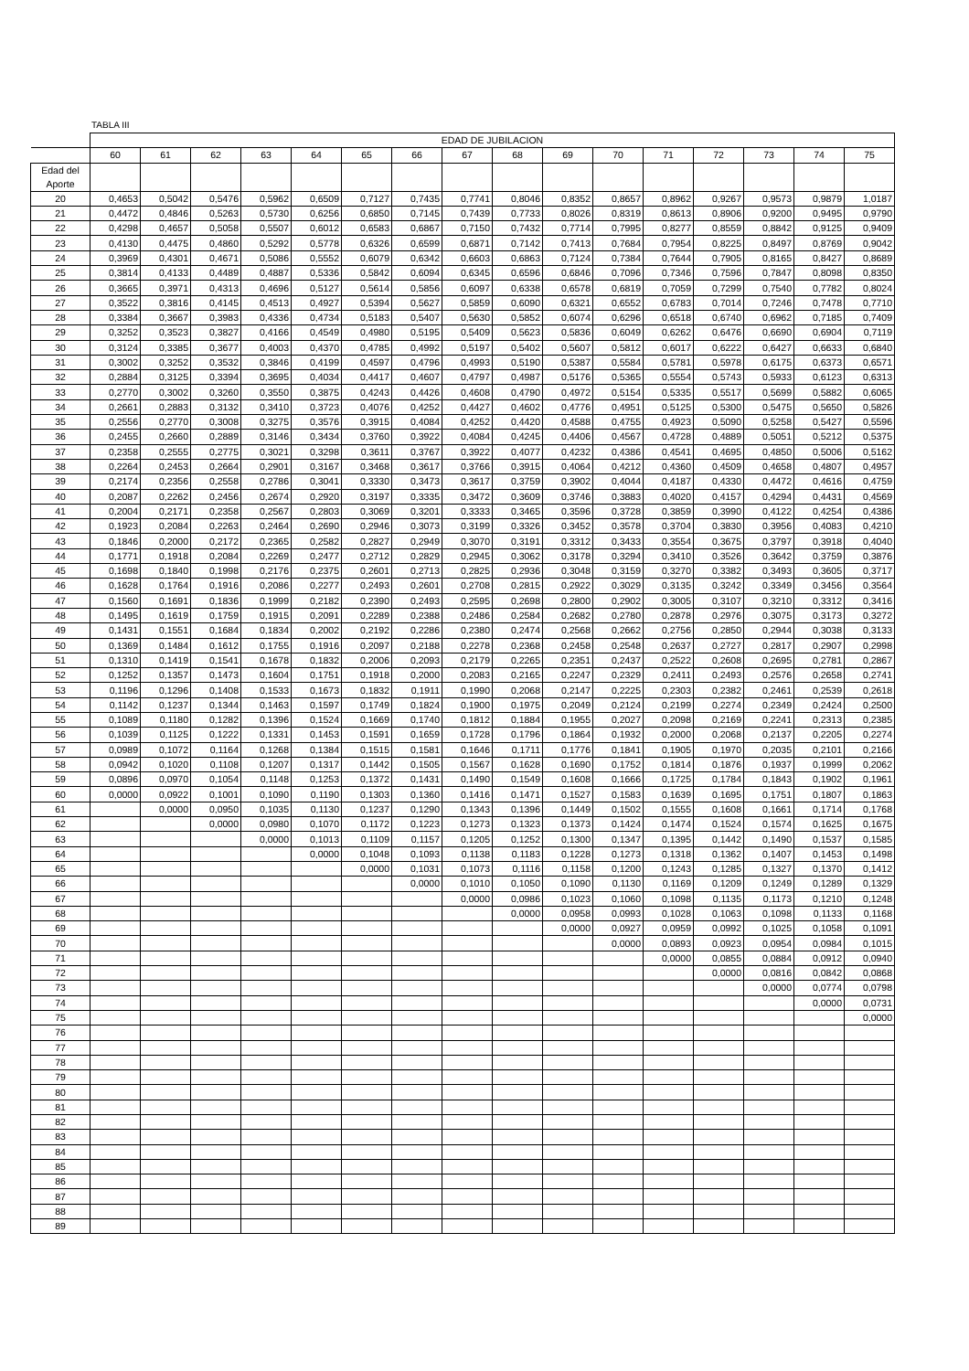TABLA III
| | EDAD DE JUBILACION | | | | | | | | | | | | | | | |
| --- | --- | --- | --- | --- | --- | --- | --- | --- | --- | --- | --- | --- | --- | --- | --- | --- |
| | 60 | 61 | 62 | 63 | 64 | 65 | 66 | 67 | 68 | 69 | 70 | 71 | 72 | 73 | 74 | 75 |
| Edad del Aporte | | | | | | | | | | | | | | | | |
| 20 | 0,4653 | 0,5042 | 0,5476 | 0,5962 | 0,6509 | 0,7127 | 0,7435 | 0,7741 | 0,8046 | 0,8352 | 0,8657 | 0,8962 | 0,9267 | 0,9573 | 0,9879 | 1,0187 |
| 21 | 0,4472 | 0,4846 | 0,5263 | 0,5730 | 0,6256 | 0,6850 | 0,7145 | 0,7439 | 0,7733 | 0,8026 | 0,8319 | 0,8613 | 0,8906 | 0,9200 | 0,9495 | 0,9790 |
| 22 | 0,4298 | 0,4657 | 0,5058 | 0,5507 | 0,6012 | 0,6583 | 0,6867 | 0,7150 | 0,7432 | 0,7714 | 0,7995 | 0,8277 | 0,8559 | 0,8842 | 0,9125 | 0,9409 |
| 23 | 0,4130 | 0,4475 | 0,4860 | 0,5292 | 0,5778 | 0,6326 | 0,6599 | 0,6871 | 0,7142 | 0,7413 | 0,7684 | 0,7954 | 0,8225 | 0,8497 | 0,8769 | 0,9042 |
| 24 | 0,3969 | 0,4301 | 0,4671 | 0,5086 | 0,5552 | 0,6079 | 0,6342 | 0,6603 | 0,6863 | 0,7124 | 0,7384 | 0,7644 | 0,7905 | 0,8165 | 0,8427 | 0,8689 |
| 25 | 0,3814 | 0,4133 | 0,4489 | 0,4887 | 0,5336 | 0,5842 | 0,6094 | 0,6345 | 0,6596 | 0,6846 | 0,7096 | 0,7346 | 0,7596 | 0,7847 | 0,8098 | 0,8350 |
| 26 | 0,3665 | 0,3971 | 0,4313 | 0,4696 | 0,5127 | 0,5614 | 0,5856 | 0,6097 | 0,6338 | 0,6578 | 0,6819 | 0,7059 | 0,7299 | 0,7540 | 0,7782 | 0,8024 |
| 27 | 0,3522 | 0,3816 | 0,4145 | 0,4513 | 0,4927 | 0,5394 | 0,5627 | 0,5859 | 0,6090 | 0,6321 | 0,6552 | 0,6783 | 0,7014 | 0,7246 | 0,7478 | 0,7710 |
| 28 | 0,3384 | 0,3667 | 0,3983 | 0,4336 | 0,4734 | 0,5183 | 0,5407 | 0,5630 | 0,5852 | 0,6074 | 0,6296 | 0,6518 | 0,6740 | 0,6962 | 0,7185 | 0,7409 |
| 29 | 0,3252 | 0,3523 | 0,3827 | 0,4166 | 0,4549 | 0,4980 | 0,5195 | 0,5409 | 0,5623 | 0,5836 | 0,6049 | 0,6262 | 0,6476 | 0,6690 | 0,6904 | 0,7119 |
| 30 | 0,3124 | 0,3385 | 0,3677 | 0,4003 | 0,4370 | 0,4785 | 0,4992 | 0,5197 | 0,5402 | 0,5607 | 0,5812 | 0,6017 | 0,6222 | 0,6427 | 0,6633 | 0,6840 |
| 31 | 0,3002 | 0,3252 | 0,3532 | 0,3846 | 0,4199 | 0,4597 | 0,4796 | 0,4993 | 0,5190 | 0,5387 | 0,5584 | 0,5781 | 0,5978 | 0,6175 | 0,6373 | 0,6571 |
| 32 | 0,2884 | 0,3125 | 0,3394 | 0,3695 | 0,4034 | 0,4417 | 0,4607 | 0,4797 | 0,4987 | 0,5176 | 0,5365 | 0,5554 | 0,5743 | 0,5933 | 0,6123 | 0,6313 |
| 33 | 0,2770 | 0,3002 | 0,3260 | 0,3550 | 0,3875 | 0,4243 | 0,4426 | 0,4608 | 0,4790 | 0,4972 | 0,5154 | 0,5335 | 0,5517 | 0,5699 | 0,5882 | 0,6065 |
| 34 | 0,2661 | 0,2883 | 0,3132 | 0,3410 | 0,3723 | 0,4076 | 0,4252 | 0,4427 | 0,4602 | 0,4776 | 0,4951 | 0,5125 | 0,5300 | 0,5475 | 0,5650 | 0,5826 |
| 35 | 0,2556 | 0,2770 | 0,3008 | 0,3275 | 0,3576 | 0,3915 | 0,4084 | 0,4252 | 0,4420 | 0,4588 | 0,4755 | 0,4923 | 0,5090 | 0,5258 | 0,5427 | 0,5596 |
| 36 | 0,2455 | 0,2660 | 0,2889 | 0,3146 | 0,3434 | 0,3760 | 0,3922 | 0,4084 | 0,4245 | 0,4406 | 0,4567 | 0,4728 | 0,4889 | 0,5051 | 0,5212 | 0,5375 |
| 37 | 0,2358 | 0,2555 | 0,2775 | 0,3021 | 0,3298 | 0,3611 | 0,3767 | 0,3922 | 0,4077 | 0,4232 | 0,4386 | 0,4541 | 0,4695 | 0,4850 | 0,5006 | 0,5162 |
| 38 | 0,2264 | 0,2453 | 0,2664 | 0,2901 | 0,3167 | 0,3468 | 0,3617 | 0,3766 | 0,3915 | 0,4064 | 0,4212 | 0,4360 | 0,4509 | 0,4658 | 0,4807 | 0,4957 |
| 39 | 0,2174 | 0,2356 | 0,2558 | 0,2786 | 0,3041 | 0,3330 | 0,3473 | 0,3617 | 0,3759 | 0,3902 | 0,4044 | 0,4187 | 0,4330 | 0,4472 | 0,4616 | 0,4759 |
| 40 | 0,2087 | 0,2262 | 0,2456 | 0,2674 | 0,2920 | 0,3197 | 0,3335 | 0,3472 | 0,3609 | 0,3746 | 0,3883 | 0,4020 | 0,4157 | 0,4294 | 0,4431 | 0,4569 |
| 41 | 0,2004 | 0,2171 | 0,2358 | 0,2567 | 0,2803 | 0,3069 | 0,3201 | 0,3333 | 0,3465 | 0,3596 | 0,3728 | 0,3859 | 0,3990 | 0,4122 | 0,4254 | 0,4386 |
| 42 | 0,1923 | 0,2084 | 0,2263 | 0,2464 | 0,2690 | 0,2946 | 0,3073 | 0,3199 | 0,3326 | 0,3452 | 0,3578 | 0,3704 | 0,3830 | 0,3956 | 0,4083 | 0,4210 |
| 43 | 0,1846 | 0,2000 | 0,2172 | 0,2365 | 0,2582 | 0,2827 | 0,2949 | 0,3070 | 0,3191 | 0,3312 | 0,3433 | 0,3554 | 0,3675 | 0,3797 | 0,3918 | 0,4040 |
| 44 | 0,1771 | 0,1918 | 0,2084 | 0,2269 | 0,2477 | 0,2712 | 0,2829 | 0,2945 | 0,3062 | 0,3178 | 0,3294 | 0,3410 | 0,3526 | 0,3642 | 0,3759 | 0,3876 |
| 45 | 0,1698 | 0,1840 | 0,1998 | 0,2176 | 0,2375 | 0,2601 | 0,2713 | 0,2825 | 0,2936 | 0,3048 | 0,3159 | 0,3270 | 0,3382 | 0,3493 | 0,3605 | 0,3717 |
| 46 | 0,1628 | 0,1764 | 0,1916 | 0,2086 | 0,2277 | 0,2493 | 0,2601 | 0,2708 | 0,2815 | 0,2922 | 0,3029 | 0,3135 | 0,3242 | 0,3349 | 0,3456 | 0,3564 |
| 47 | 0,1560 | 0,1691 | 0,1836 | 0,1999 | 0,2182 | 0,2390 | 0,2493 | 0,2595 | 0,2698 | 0,2800 | 0,2902 | 0,3005 | 0,3107 | 0,3210 | 0,3312 | 0,3416 |
| 48 | 0,1495 | 0,1619 | 0,1759 | 0,1915 | 0,2091 | 0,2289 | 0,2388 | 0,2486 | 0,2584 | 0,2682 | 0,2780 | 0,2878 | 0,2976 | 0,3075 | 0,3173 | 0,3272 |
| 49 | 0,1431 | 0,1551 | 0,1684 | 0,1834 | 0,2002 | 0,2192 | 0,2286 | 0,2380 | 0,2474 | 0,2568 | 0,2662 | 0,2756 | 0,2850 | 0,2944 | 0,3038 | 0,3133 |
| 50 | 0,1369 | 0,1484 | 0,1612 | 0,1755 | 0,1916 | 0,2097 | 0,2188 | 0,2278 | 0,2368 | 0,2458 | 0,2548 | 0,2637 | 0,2727 | 0,2817 | 0,2907 | 0,2998 |
| 51 | 0,1310 | 0,1419 | 0,1541 | 0,1678 | 0,1832 | 0,2006 | 0,2093 | 0,2179 | 0,2265 | 0,2351 | 0,2437 | 0,2522 | 0,2608 | 0,2695 | 0,2781 | 0,2867 |
| 52 | 0,1252 | 0,1357 | 0,1473 | 0,1604 | 0,1751 | 0,1918 | 0,2000 | 0,2083 | 0,2165 | 0,2247 | 0,2329 | 0,2411 | 0,2493 | 0,2576 | 0,2658 | 0,2741 |
| 53 | 0,1196 | 0,1296 | 0,1408 | 0,1533 | 0,1673 | 0,1832 | 0,1911 | 0,1990 | 0,2068 | 0,2147 | 0,2225 | 0,2303 | 0,2382 | 0,2461 | 0,2539 | 0,2618 |
| 54 | 0,1142 | 0,1237 | 0,1344 | 0,1463 | 0,1597 | 0,1749 | 0,1824 | 0,1900 | 0,1975 | 0,2049 | 0,2124 | 0,2199 | 0,2274 | 0,2349 | 0,2424 | 0,2500 |
| 55 | 0,1089 | 0,1180 | 0,1282 | 0,1396 | 0,1524 | 0,1669 | 0,1740 | 0,1812 | 0,1884 | 0,1955 | 0,2027 | 0,2098 | 0,2169 | 0,2241 | 0,2313 | 0,2385 |
| 56 | 0,1039 | 0,1125 | 0,1222 | 0,1331 | 0,1453 | 0,1591 | 0,1659 | 0,1728 | 0,1796 | 0,1864 | 0,1932 | 0,2000 | 0,2068 | 0,2137 | 0,2205 | 0,2274 |
| 57 | 0,0989 | 0,1072 | 0,1164 | 0,1268 | 0,1384 | 0,1515 | 0,1581 | 0,1646 | 0,1711 | 0,1776 | 0,1841 | 0,1905 | 0,1970 | 0,2035 | 0,2101 | 0,2166 |
| 58 | 0,0942 | 0,1020 | 0,1108 | 0,1207 | 0,1317 | 0,1442 | 0,1505 | 0,1567 | 0,1628 | 0,1690 | 0,1752 | 0,1814 | 0,1876 | 0,1937 | 0,1999 | 0,2062 |
| 59 | 0,0896 | 0,0970 | 0,1054 | 0,1148 | 0,1253 | 0,1372 | 0,1431 | 0,1490 | 0,1549 | 0,1608 | 0,1666 | 0,1725 | 0,1784 | 0,1843 | 0,1902 | 0,1961 |
| 60 | 0,0000 | 0,0922 | 0,1001 | 0,1090 | 0,1190 | 0,1303 | 0,1360 | 0,1416 | 0,1471 | 0,1527 | 0,1583 | 0,1639 | 0,1695 | 0,1751 | 0,1807 | 0,1863 |
| 61 | | 0,0000 | 0,0950 | 0,1035 | 0,1130 | 0,1237 | 0,1290 | 0,1343 | 0,1396 | 0,1449 | 0,1502 | 0,1555 | 0,1608 | 0,1661 | 0,1714 | 0,1768 |
| 62 | | | 0,0000 | 0,0980 | 0,1070 | 0,1172 | 0,1223 | 0,1273 | 0,1323 | 0,1373 | 0,1424 | 0,1474 | 0,1524 | 0,1574 | 0,1625 | 0,1675 |
| 63 | | | | 0,0000 | 0,1013 | 0,1109 | 0,1157 | 0,1205 | 0,1252 | 0,1300 | 0,1347 | 0,1395 | 0,1442 | 0,1490 | 0,1537 | 0,1585 |
| 64 | | | | | 0,0000 | 0,1048 | 0,1093 | 0,1138 | 0,1183 | 0,1228 | 0,1273 | 0,1318 | 0,1362 | 0,1407 | 0,1453 | 0,1498 |
| 65 | | | | | | 0,0000 | 0,1031 | 0,1073 | 0,1116 | 0,1158 | 0,1200 | 0,1243 | 0,1285 | 0,1327 | 0,1370 | 0,1412 |
| 66 | | | | | | | 0,0000 | 0,1010 | 0,1050 | 0,1090 | 0,1130 | 0,1169 | 0,1209 | 0,1249 | 0,1289 | 0,1329 |
| 67 | | | | | | | | 0,0000 | 0,0986 | 0,1023 | 0,1060 | 0,1098 | 0,1135 | 0,1173 | 0,1210 | 0,1248 |
| 68 | | | | | | | | | 0,0000 | 0,0958 | 0,0993 | 0,1028 | 0,1063 | 0,1098 | 0,1133 | 0,1168 |
| 69 | | | | | | | | | | 0,0000 | 0,0927 | 0,0959 | 0,0992 | 0,1025 | 0,1058 | 0,1091 |
| 70 | | | | | | | | | | | 0,0000 | 0,0893 | 0,0923 | 0,0954 | 0,0984 | 0,1015 |
| 71 | | | | | | | | | | | | 0,0000 | 0,0855 | 0,0884 | 0,0912 | 0,0940 |
| 72 | | | | | | | | | | | | | 0,0000 | 0,0816 | 0,0842 | 0,0868 |
| 73 | | | | | | | | | | | | | | 0,0000 | 0,0774 | 0,0798 |
| 74 | | | | | | | | | | | | | | | 0,0000 | 0,0731 |
| 75 | | | | | | | | | | | | | | | | 0,0000 |
| 76 | | | | | | | | | | | | | | | | |
| 77 | | | | | | | | | | | | | | | | |
| 78 | | | | | | | | | | | | | | | | |
| 79 | | | | | | | | | | | | | | | | |
| 80 | | | | | | | | | | | | | | | | |
| 81 | | | | | | | | | | | | | | | | |
| 82 | | | | | | | | | | | | | | | | |
| 83 | | | | | | | | | | | | | | | | |
| 84 | | | | | | | | | | | | | | | | |
| 85 | | | | | | | | | | | | | | | | |
| 86 | | | | | | | | | | | | | | | | |
| 87 | | | | | | | | | | | | | | | | |
| 88 | | | | | | | | | | | | | | | | |
| 89 | | | | | | | | | | | | | | | | |